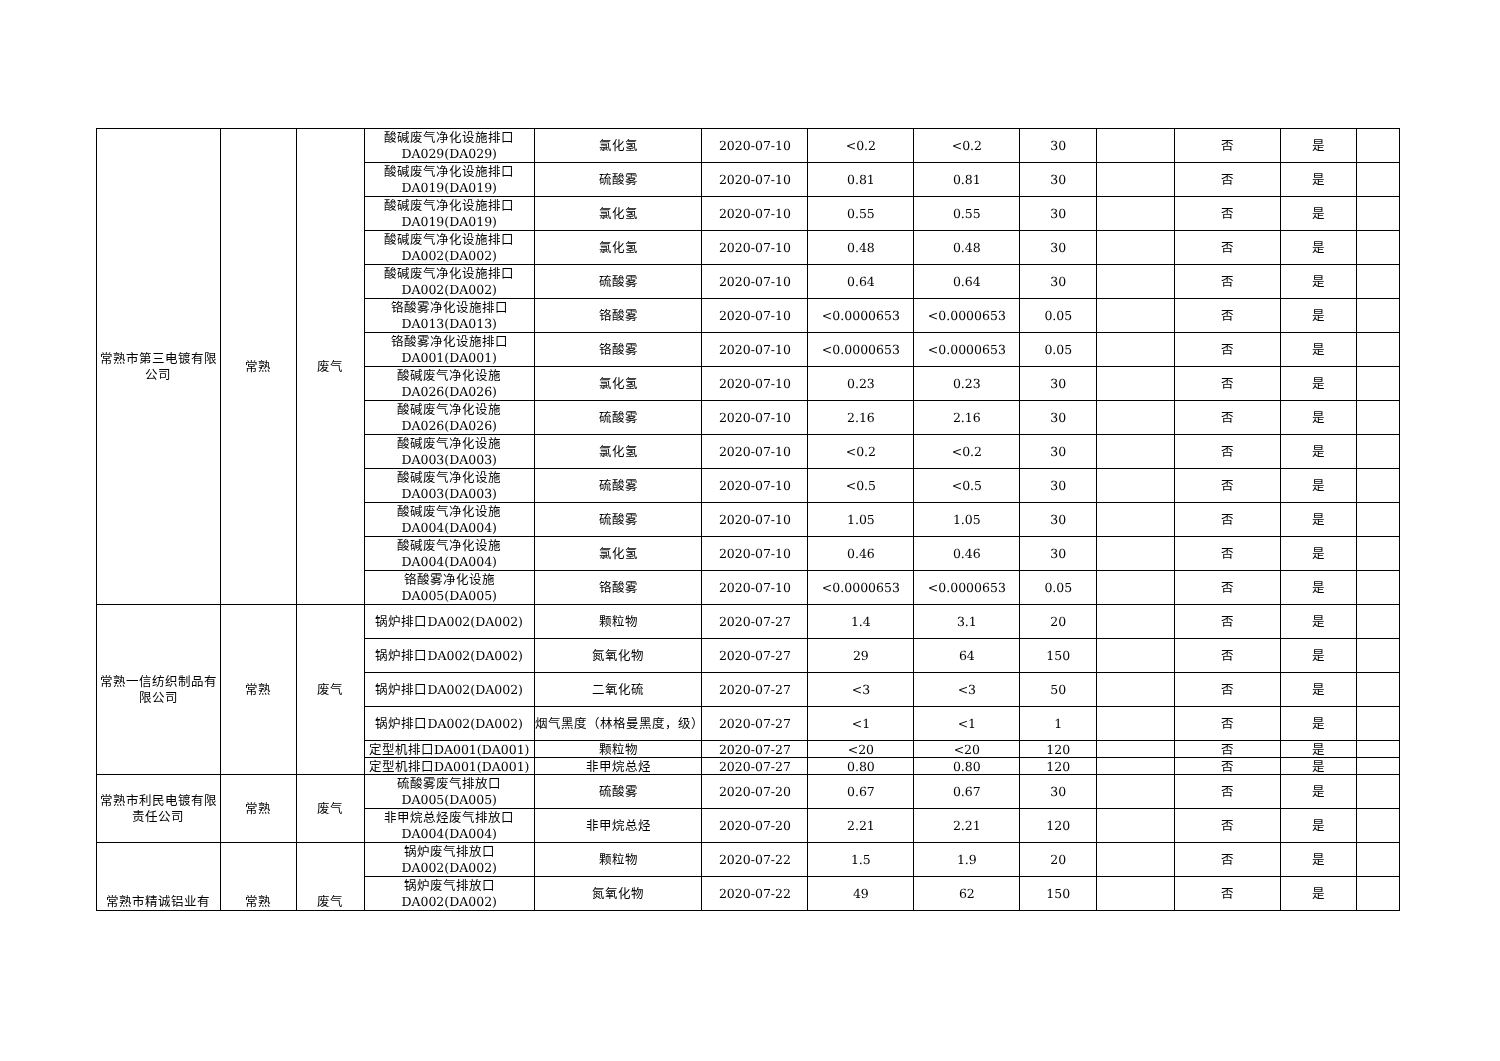| 常熟市第三电镀有限公司 | 常熟 | 废气 | 酸碱废气净化设施排口DA029(DA029) | 氯化氢 | 2020-07-10 | <0.2 | <0.2 | 30 | | 否 | 是 | |
| | | | 酸碱废气净化设施排口DA019(DA019) | 硫酸雾 | 2020-07-10 | 0.81 | 0.81 | 30 | | 否 | 是 | |
| | | | 酸碱废气净化设施排口DA019(DA019) | 氯化氢 | 2020-07-10 | 0.55 | 0.55 | 30 | | 否 | 是 | |
| | | | 酸碱废气净化设施排口DA002(DA002) | 氯化氢 | 2020-07-10 | 0.48 | 0.48 | 30 | | 否 | 是 | |
| | | | 酸碱废气净化设施排口DA002(DA002) | 硫酸雾 | 2020-07-10 | 0.64 | 0.64 | 30 | | 否 | 是 | |
| | | | 铬酸雾净化设施排口DA013(DA013) | 铬酸雾 | 2020-07-10 | <0.0000653 | <0.0000653 | 0.05 | | 否 | 是 | |
| | | | 铬酸雾净化设施排口DA001(DA001) | 铬酸雾 | 2020-07-10 | <0.0000653 | <0.0000653 | 0.05 | | 否 | 是 | |
| | | | 酸碱废气净化设施DA026(DA026) | 氯化氢 | 2020-07-10 | 0.23 | 0.23 | 30 | | 否 | 是 | |
| | | | 酸碱废气净化设施DA026(DA026) | 硫酸雾 | 2020-07-10 | 2.16 | 2.16 | 30 | | 否 | 是 | |
| | | | 酸碱废气净化设施DA003(DA003) | 氯化氢 | 2020-07-10 | <0.2 | <0.2 | 30 | | 否 | 是 | |
| | | | 酸碱废气净化设施DA003(DA003) | 硫酸雾 | 2020-07-10 | <0.5 | <0.5 | 30 | | 否 | 是 | |
| | | | 酸碱废气净化设施DA004(DA004) | 硫酸雾 | 2020-07-10 | 1.05 | 1.05 | 30 | | 否 | 是 | |
| | | | 酸碱废气净化设施DA004(DA004) | 氯化氢 | 2020-07-10 | 0.46 | 0.46 | 30 | | 否 | 是 | |
| | | | 铬酸雾净化设施DA005(DA005) | 铬酸雾 | 2020-07-10 | <0.0000653 | <0.0000653 | 0.05 | | 否 | 是 | |
| 常熟一信纺织制品有限公司 | 常熟 | 废气 | 锅炉排口DA002(DA002) | 颗粒物 | 2020-07-27 | 1.4 | 3.1 | 20 | | 否 | 是 | |
| | | | 锅炉排口DA002(DA002) | 氮氧化物 | 2020-07-27 | 29 | 64 | 150 | | 否 | 是 | |
| | | | 锅炉排口DA002(DA002) | 二氧化硫 | 2020-07-27 | <3 | <3 | 50 | | 否 | 是 | |
| | | | 锅炉排口DA002(DA002) | 烟气黑度（林格曼黑度，级） | 2020-07-27 | <1 | <1 | 1 | | 否 | 是 | |
| | | | 定型机排口DA001(DA001) | 颗粒物 | 2020-07-27 | <20 | <20 | 120 | | 否 | 是 | |
| | | | 定型机排口DA001(DA001) | 非甲烷总烃 | 2020-07-27 | 0.80 | 0.80 | 120 | | 否 | 是 | |
| 常熟市利民电镀有限责任公司 | 常熟 | 废气 | 硫酸雾废气排放口DA005(DA005) | 硫酸雾 | 2020-07-20 | 0.67 | 0.67 | 30 | | 否 | 是 | |
| | | | 非甲烷总烃废气排放口DA004(DA004) | 非甲烷总烃 | 2020-07-20 | 2.21 | 2.21 | 120 | | 否 | 是 | |
| 常熟市精诚铝业有 | 常熟 | 废气 | 锅炉废气排放口DA002(DA002) | 颗粒物 | 2020-07-22 | 1.5 | 1.9 | 20 | | 否 | 是 | |
| | | | 锅炉废气排放口DA002(DA002) | 氮氧化物 | 2020-07-22 | 49 | 62 | 150 | | 否 | 是 | |